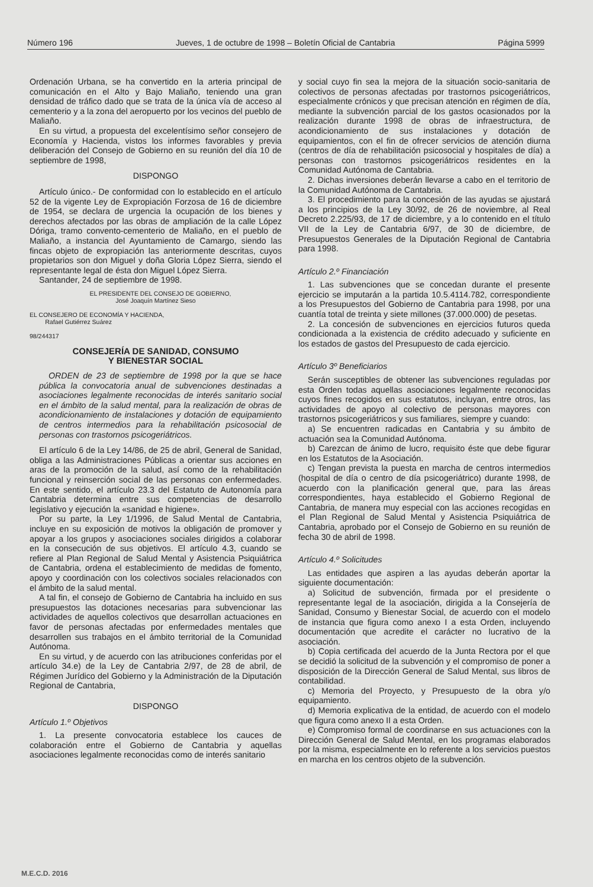Número 196 Jueves, 1 de octubre de 1998 – Boletín Oficial de Cantabria Página 5999
Ordenación Urbana, se ha convertido en la arteria principal de comunicación en el Alto y Bajo Maliaño, teniendo una gran densidad de tráfico dado que se trata de la única vía de acceso al cementerio y a la zona del aeropuerto por los vecinos del pueblo de Maliaño.
En su virtud, a propuesta del excelentísimo señor consejero de Economía y Hacienda, vistos los informes favorables y previa deliberación del Consejo de Gobierno en su reunión del día 10 de septiembre de 1998,
DISPONGO
Artículo único.- De conformidad con lo establecido en el artículo 52 de la vigente Ley de Expropiación Forzosa de 16 de diciembre de 1954, se declara de urgencia la ocupación de los bienes y derechos afectados por las obras de ampliación de la calle López Dóriga, tramo convento-cementerio de Maliaño, en el pueblo de Maliaño, a instancia del Ayuntamiento de Camargo, siendo las fincas objeto de expropiación las anteriormente descritas, cuyos propietarios son don Miguel y doña Gloria López Sierra, siendo el representante legal de ésta don Miguel López Sierra.
Santander, 24 de septiembre de 1998.
EL PRESIDENTE DEL CONSEJO DE GOBIERNO,
José Joaquín Martínez Sieso
EL CONSEJERO DE ECONOMÍA Y HACIENDA,
Rafael Gutiérrez Suárez
98/244317
CONSEJERÍA DE SANIDAD, CONSUMO
Y BIENESTAR SOCIAL
ORDEN de 23 de septiembre de 1998 por la que se hace pública la convocatoria anual de subvenciones destinadas a asociaciones legalmente reconocidas de interés sanitario social en el ámbito de la salud mental, para la realización de obras de acondicionamiento de instalaciones y dotación de equipamiento de centros intermedios para la rehabilitación psicosocial de personas con trastornos psicogeriátricos.
El artículo 6 de la Ley 14/86, de 25 de abril, General de Sanidad, obliga a las Administraciones Públicas a orientar sus acciones en aras de la promoción de la salud, así como de la rehabilitación funcional y reinserción social de las personas con enfermedades. En este sentido, el artículo 23.3 del Estatuto de Autonomía para Cantabria determina entre sus competencias de desarrollo legislativo y ejecución la «sanidad e higiene».
Por su parte, la Ley 1/1996, de Salud Mental de Cantabria, incluye en su exposición de motivos la obligación de promover y apoyar a los grupos y asociaciones sociales dirigidos a colaborar en la consecución de sus objetivos. El artículo 4.3, cuando se refiere al Plan Regional de Salud Mental y Asistencia Psiquiátrica de Cantabria, ordena el establecimiento de medidas de fomento, apoyo y coordinación con los colectivos sociales relacionados con el ámbito de la salud mental.
A tal fin, el consejo de Gobierno de Cantabria ha incluido en sus presupuestos las dotaciones necesarias para subvencionar las actividades de aquellos colectivos que desarrollan actuaciones en favor de personas afectadas por enfermedades mentales que desarrollen sus trabajos en el ámbito territorial de la Comunidad Autónoma.
En su virtud, y de acuerdo con las atribuciones conferidas por el artículo 34.e) de la Ley de Cantabria 2/97, de 28 de abril, de Régimen Jurídico del Gobierno y la Administración de la Diputación Regional de Cantabria,
DISPONGO
Artículo 1.º Objetivos
1. La presente convocatoria establece los cauces de colaboración entre el Gobierno de Cantabria y aquellas asociaciones legalmente reconocidas como de interés sanitario
y social cuyo fin sea la mejora de la situación socio-sanitaria de colectivos de personas afectadas por trastornos psicogeriátricos, especialmente crónicos y que precisan atención en régimen de día, mediante la subvención parcial de los gastos ocasionados por la realización durante 1998 de obras de infraestructura, de acondicionamiento de sus instalaciones y dotación de equipamientos, con el fin de ofrecer servicios de atención diurna (centros de día de rehabilitación psicosocial y hospitales de día) a personas con trastornos psicogeriátricos residentes en la Comunidad Autónoma de Cantabria.
2. Dichas inversiones deberán llevarse a cabo en el territorio de la Comunidad Autónoma de Cantabria.
3. El procedimiento para la concesión de las ayudas se ajustará a los principios de la Ley 30/92, de 26 de noviembre, al Real Decreto 2.225/93, de 17 de diciembre, y a lo contenido en el título VII de la Ley de Cantabria 6/97, de 30 de diciembre, de Presupuestos Generales de la Diputación Regional de Cantabria para 1998.
Artículo 2.º Financiación
1. Las subvenciones que se concedan durante el presente ejercicio se imputarán a la partida 10.5.4114.782, correspondiente a los Presupuestos del Gobierno de Cantabria para 1998, por una cuantía total de treinta y siete millones (37.000.000) de pesetas.
2. La concesión de subvenciones en ejercicios futuros queda condicionada a la existencia de crédito adecuado y suficiente en los estados de gastos del Presupuesto de cada ejercicio.
Artículo 3º Beneficiarios
Serán susceptibles de obtener las subvenciones reguladas por esta Orden todas aquellas asociaciones legalmente reconocidas cuyos fines recogidos en sus estatutos, incluyan, entre otros, las actividades de apoyo al colectivo de personas mayores con trastornos psicogeriátricos y sus familiares, siempre y cuando:
a) Se encuentren radicadas en Cantabria y su ámbito de actuación sea la Comunidad Autónoma.
b) Carezcan de ánimo de lucro, requisito éste que debe figurar en los Estatutos de la Asociación.
c) Tengan prevista la puesta en marcha de centros intermedios (hospital de día o centro de día psicogeriátrico) durante 1998, de acuerdo con la planificación general que, para las áreas correspondientes, haya establecido el Gobierno Regional de Cantabria, de manera muy especial con las acciones recogidas en el Plan Regional de Salud Mental y Asistencia Psiquiátrica de Cantabria, aprobado por el Consejo de Gobierno en su reunión de fecha 30 de abril de 1998.
Artículo 4.º Solicitudes
Las entidades que aspiren a las ayudas deberán aportar la siguiente documentación:
a) Solicitud de subvención, firmada por el presidente o representante legal de la asociación, dirigida a la Consejería de Sanidad, Consumo y Bienestar Social, de acuerdo con el modelo de instancia que figura como anexo I a esta Orden, incluyendo documentación que acredite el carácter no lucrativo de la asociación.
b) Copia certificada del acuerdo de la Junta Rectora por el que se decidió la solicitud de la subvención y el compromiso de poner a disposición de la Dirección General de Salud Mental, sus libros de contabilidad.
c) Memoria del Proyecto, y Presupuesto de la obra y/o equipamiento.
d) Memoria explicativa de la entidad, de acuerdo con el modelo que figura como anexo II a esta Orden.
e) Compromiso formal de coordinarse en sus actuaciones con la Dirección General de Salud Mental, en los programas elaborados por la misma, especialmente en lo referente a los servicios puestos en marcha en los centros objeto de la subvención.
M.E.C.D. 2016